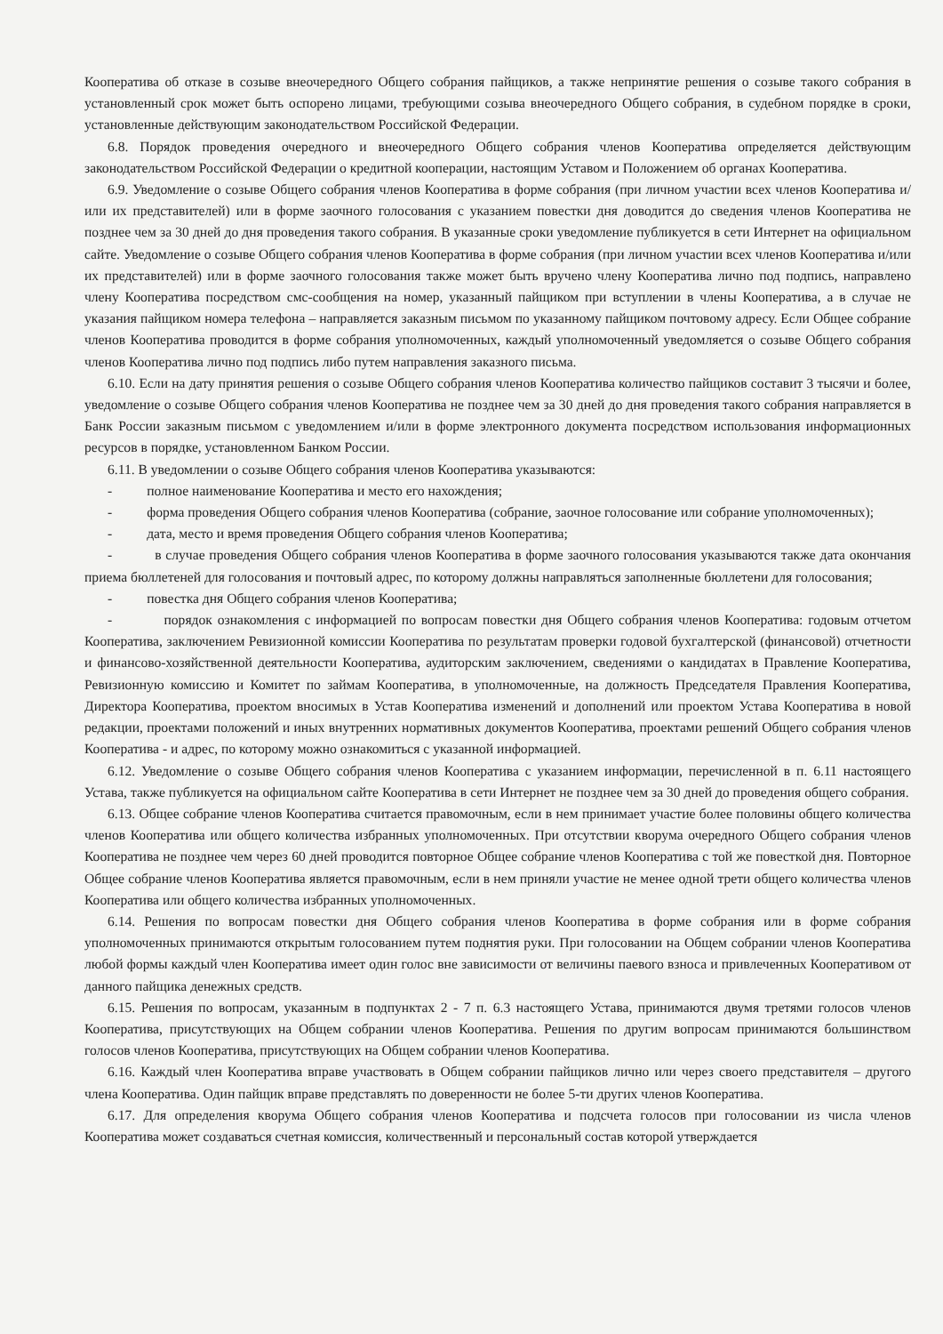Кооператива об отказе в созыве внеочередного Общего собрания пайщиков, а также непринятие решения о созыве такого собрания в установленный срок может быть оспорено лицами, требующими созыва внеочередного Общего собрания, в судебном порядке в сроки, установленные действующим законодательством Российской Федерации.
6.8. Порядок проведения очередного и внеочередного Общего собрания членов Кооператива определяется действующим законодательством Российской Федерации о кредитной кооперации, настоящим Уставом и Положением об органах Кооператива.
6.9. Уведомление о созыве Общего собрания членов Кооператива в форме собрания (при личном участии всех членов Кооператива и/или их представителей) или в форме заочного голосования с указанием повестки дня доводится до сведения членов Кооператива не позднее чем за 30 дней до дня проведения такого собрания. В указанные сроки уведомление публикуется в сети Интернет на официальном сайте. Уведомление о созыве Общего собрания членов Кооператива в форме собрания (при личном участии всех членов Кооператива и/или их представителей) или в форме заочного голосования также может быть вручено члену Кооператива лично под подпись, направлено члену Кооператива посредством смс-сообщения на номер, указанный пайщиком при вступлении в члены Кооператива, а в случае не указания пайщиком номера телефона – направляется заказным письмом по указанному пайщиком почтовому адресу. Если Общее собрание членов Кооператива проводится в форме собрания уполномоченных, каждый уполномоченный уведомляется о созыве Общего собрания членов Кооператива лично под подпись либо путем направления заказного письма.
6.10. Если на дату принятия решения о созыве Общего собрания членов Кооператива количество пайщиков составит 3 тысячи и более, уведомление о созыве Общего собрания членов Кооператива не позднее чем за 30 дней до дня проведения такого собрания направляется в Банк России заказным письмом с уведомлением и/или в форме электронного документа посредством использования информационных ресурсов в порядке, установленном Банком России.
6.11. В уведомлении о созыве Общего собрания членов Кооператива указываются:
- полное наименование Кооператива и место его нахождения;
- форма проведения Общего собрания членов Кооператива (собрание, заочное голосование или собрание уполномоченных);
- дата, место и время проведения Общего собрания членов Кооператива;
- в случае проведения Общего собрания членов Кооператива в форме заочного голосования указываются также дата окончания приема бюллетеней для голосования и почтовый адрес, по которому должны направляться заполненные бюллетени для голосования;
- повестка дня Общего собрания членов Кооператива;
- порядок ознакомления с информацией по вопросам повестки дня Общего собрания членов Кооператива: годовым отчетом Кооператива, заключением Ревизионной комиссии Кооператива по результатам проверки годовой бухгалтерской (финансовой) отчетности и финансово-хозяйственной деятельности Кооператива, аудиторским заключением, сведениями о кандидатах в Правление Кооператива, Ревизионную комиссию и Комитет по займам Кооператива, в уполномоченные, на должность Председателя Правления Кооператива, Директора Кооператива, проектом вносимых в Устав Кооператива изменений и дополнений или проектом Устава Кооператива в новой редакции, проектами положений и иных внутренних нормативных документов Кооператива, проектами решений Общего собрания членов Кооператива - и адрес, по которому можно ознакомиться с указанной информацией.
6.12. Уведомление о созыве Общего собрания членов Кооператива с указанием информации, перечисленной в п. 6.11 настоящего Устава, также публикуется на официальном сайте Кооператива в сети Интернет не позднее чем за 30 дней до проведения общего собрания.
6.13. Общее собрание членов Кооператива считается правомочным, если в нем принимает участие более половины общего количества членов Кооператива или общего количества избранных уполномоченных. При отсутствии кворума очередного Общего собрания членов Кооператива не позднее чем через 60 дней проводится повторное Общее собрание членов Кооператива с той же повесткой дня. Повторное Общее собрание членов Кооператива является правомочным, если в нем приняли участие не менее одной трети общего количества членов Кооператива или общего количества избранных уполномоченных.
6.14. Решения по вопросам повестки дня Общего собрания членов Кооператива в форме собрания или в форме собрания уполномоченных принимаются открытым голосованием путем поднятия руки. При голосовании на Общем собрании членов Кооператива любой формы каждый член Кооператива имеет один голос вне зависимости от величины паевого взноса и привлеченных Кооперативом от данного пайщика денежных средств.
6.15. Решения по вопросам, указанным в подпунктах 2 - 7 п. 6.3 настоящего Устава, принимаются двумя третями голосов членов Кооператива, присутствующих на Общем собрании членов Кооператива. Решения по другим вопросам принимаются большинством голосов членов Кооператива, присутствующих на Общем собрании членов Кооператива.
6.16. Каждый член Кооператива вправе участвовать в Общем собрании пайщиков лично или через своего представителя – другого члена Кооператива. Один пайщик вправе представлять по доверенности не более 5-ти других членов Кооператива.
6.17. Для определения кворума Общего собрания членов Кооператива и подсчета голосов при голосовании из числа членов Кооператива может создаваться счетная комиссия, количественный и персональный состав которой утверждается